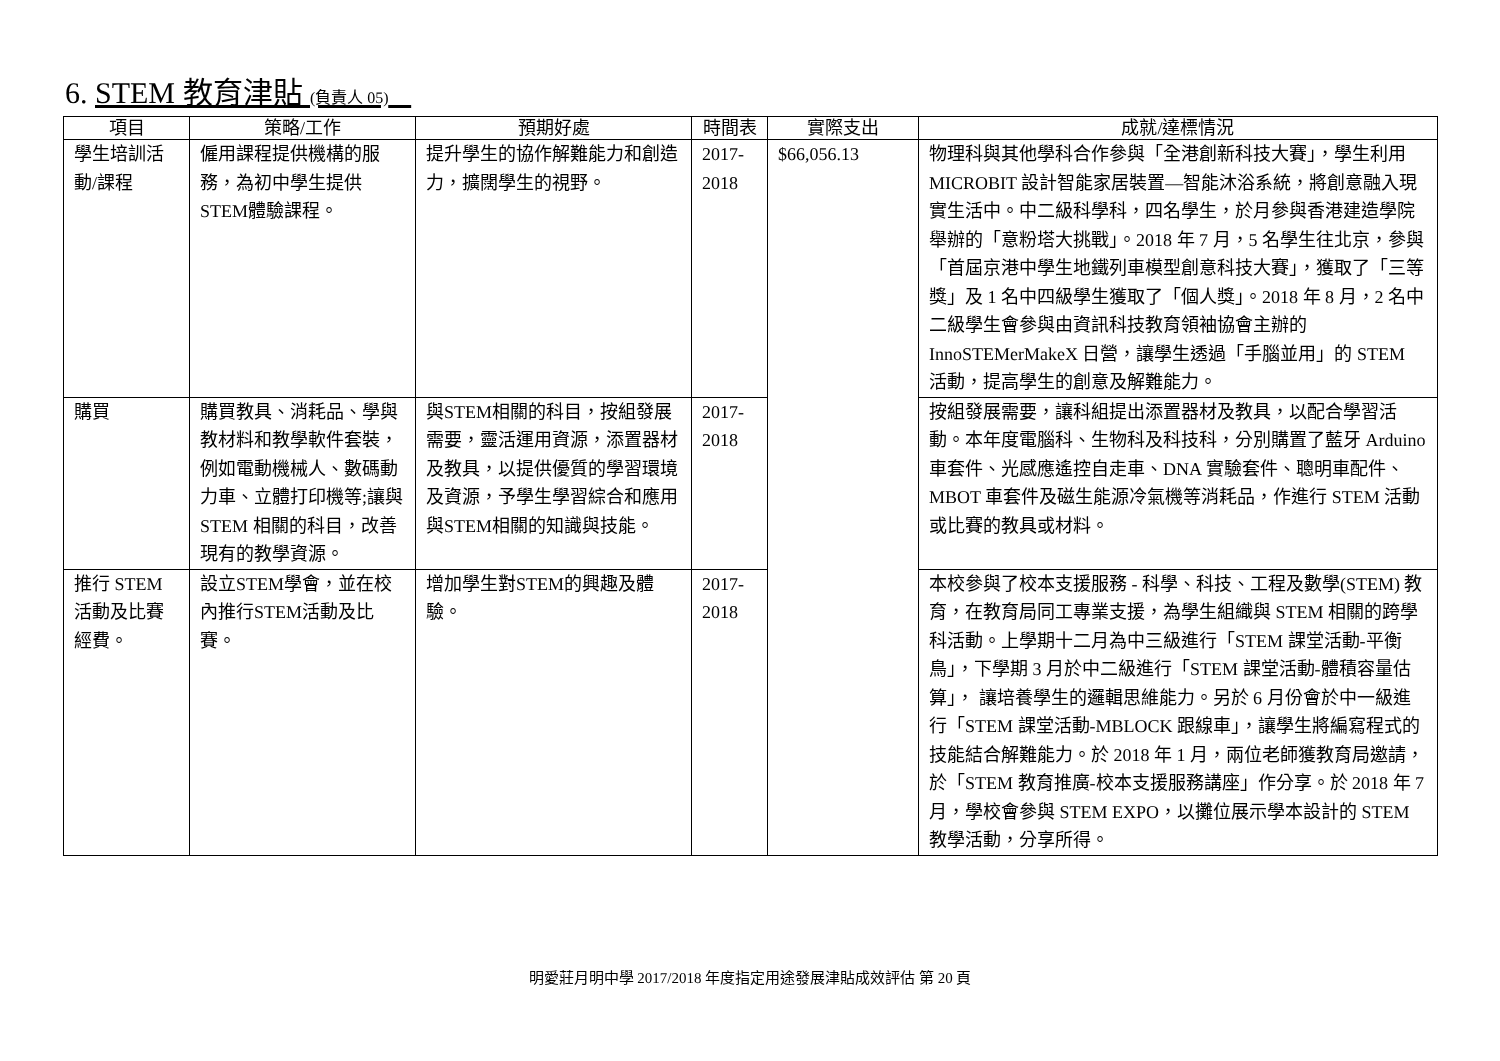6. STEM 教育津貼 (負責人 05)
| 項目 | 策略/工作 | 預期好處 | 時間表 | 實際支出 | 成就/達標情況 |
| --- | --- | --- | --- | --- | --- |
| 學生培訓活動/課程 | 僱用課程提供機構的服務，為初中學生提供STEM體驗課程。 | 提升學生的協作解難能力和創造力，擴闊學生的視野。 | 2017-2018 | $66,056.13 | 物理科與其他學科合作參與「全港創新科技大賽」，學生利用 MICROBIT 設計智能家居裝置—智能沐浴系統，將創意融入現實生活中。中二級科學科，四名學生，於月參與香港建造學院舉辦的「意粉塔大挑戰」。2018 年 7 月，5 名學生往北京，參與「首屆京港中學生地鐵列車模型創意科技大賽」，獲取了「三等獎」及 1 名中四級學生獲取了「個人獎」。2018 年 8 月，2 名中二級學生會參與由資訊科技教育領袖協會主辦的 InnoSTEMerMakeX 日營，讓學生透過「手腦並用」的 STEM 活動，提高學生的創意及解難能力。 |
| 購買 | 購買教具、消耗品、學與教材料和教學軟件套裝，例如電動機械人、數碼動力車、立體打印機等;讓與 STEM 相關的科目，改善現有的教學資源。 | 與STEM相關的科目，按組發展需要，靈活運用資源，添置器材及教具，以提供優質的學習環境及資源，予學生學習綜合和應用與STEM相關的知識與技能。 | 2017-2018 | | 按組發展需要，讓科組提出添置器材及教具，以配合學習活動。本年度電腦科、生物科及科技科，分別購置了藍牙 Arduino 車套件、光感應遙控自走車、DNA 實驗套件、聰明車配件、MBOT 車套件及磁生能源冷氣機等消耗品，作進行 STEM 活動或比賽的教具或材料。 |
| 推行 STEM 活動及比賽經費。 | 設立STEM學會，並在校內推行STEM活動及比賽。 | 增加學生對STEM的興趣及體驗。 | 2017-2018 | | 本校參與了校本支援服務 - 科學、科技、工程及數學(STEM) 教育，在教育局同工專業支援，為學生組織與 STEM 相關的跨學科活動。上學期十二月為中三級進行「STEM 課堂活動-平衡鳥」，下學期 3 月於中二級進行「STEM 課堂活動-體積容量估算」， 讓培養學生的邏輯思維能力。另於 6 月份會於中一級進行「STEM 課堂活動-MBLOCK 跟線車」，讓學生將編寫程式的技能結合解難能力。於 2018 年 1 月，兩位老師獲教育局邀請，於「STEM 教育推廣-校本支援服務講座」作分享。於 2018 年 7 月，學校會參與 STEM EXPO，以攤位展示學本設計的 STEM 教學活動，分享所得。 |
明愛莊月明中學 2017/2018 年度指定用途發展津貼成效評估 第 20 頁